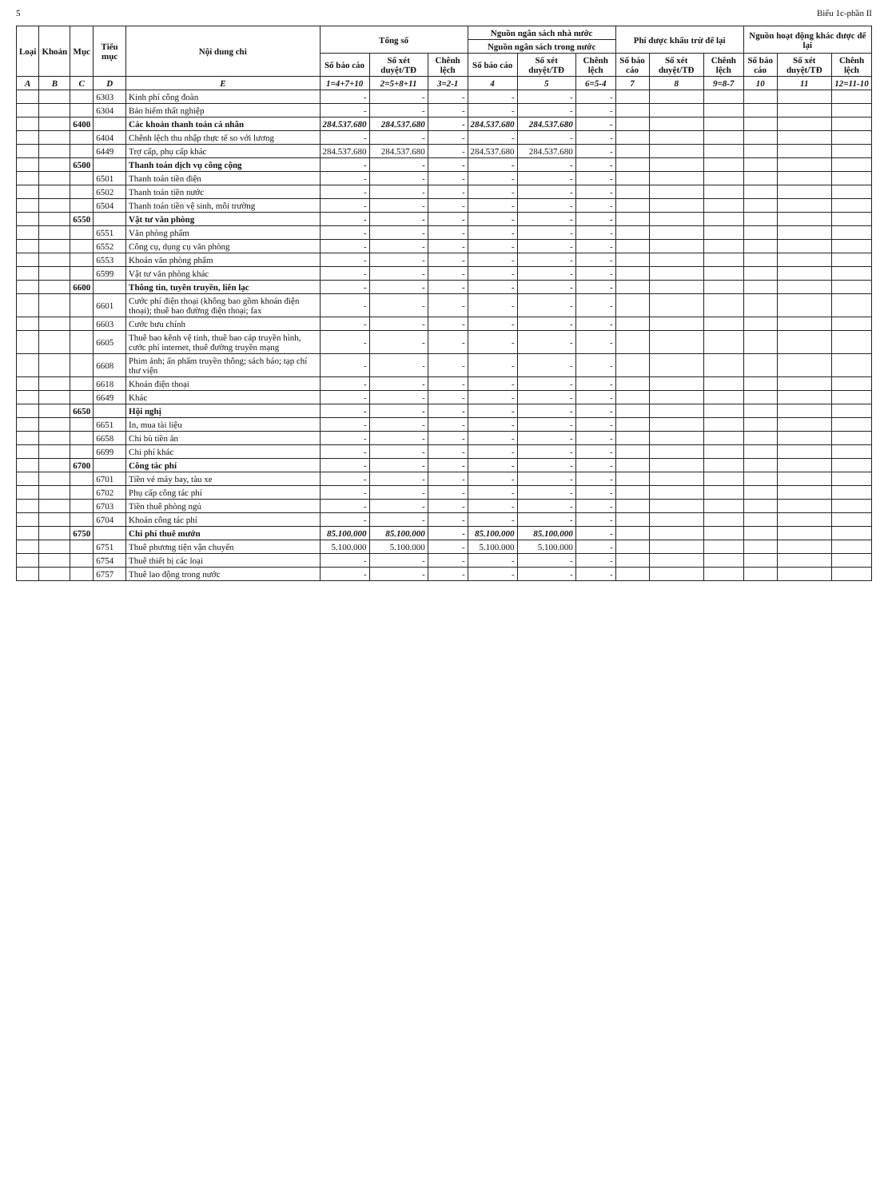5 Biểu 1c-phần II
| Loại | Khoản | Mục | Tiểu mục | Nội dung chi | Tổng số | | | Nguồn ngân sách nhà nước | | | Phí được khấu trừ để lại | | | Nguồn hoạt động khác được để lại | | |
| --- | --- | --- | --- | --- | --- | --- | --- | --- | --- | --- | --- | --- | --- | --- | --- | --- |
| | | | | | | | | Nguồn ngân sách trong nước | | | | | | | | |
| | | | | | Số báo cáo | Số xét duyệt/TĐ | Chênh lệch | Số báo cáo | Số xét duyệt/TĐ | Chênh lệch | Số báo cáo | Số xét duyệt/TĐ | Chênh lệch | Số báo cáo | Số xét duyệt/TĐ | Chênh lệch |
| A | B | C | D | E | 1=4+7+10 | 2=5+8+11 | 3=2-1 | 4 | 5 | 6=5-4 | 7 | 8 | 9=8-7 | 10 | 11 | 12=11-10 |
| | | | 6303 | Kinh phí công đoàn | - | - | - | - | - | - | | | | | | |
| | | | 6304 | Bảo hiểm thất nghiệp | - | - | - | - | - | - | | | | | | |
| | | 6400 | | Các khoản thanh toán cá nhân | 284.537.680 | 284.537.680 | - | 284.537.680 | 284.537.680 | - | | | | | | |
| | | | 6404 | Chênh lệch thu nhập thực tế so với lương | - | - | - | - | - | - | | | | | | |
| | | | 6449 | Trợ cấp, phụ cấp khác | 284.537.680 | 284.537.680 | - | 284.537.680 | 284.537.680 | - | | | | | | |
| | | 6500 | | Thanh toán dịch vụ công cộng | - | - | - | - | - | - | | | | | | |
| | | | 6501 | Thanh toán tiền điện | - | - | - | - | - | - | | | | | | |
| | | | 6502 | Thanh toán tiền nước | - | - | - | - | - | - | | | | | | |
| | | | 6504 | Thanh toán tiền vệ sinh, môi trường | - | - | - | - | - | - | | | | | | |
| | | 6550 | | Vật tư văn phòng | - | - | - | - | - | - | | | | | | |
| | | | 6551 | Văn phòng phẩm | - | - | - | - | - | - | | | | | | |
| | | | 6552 | Công cụ, dụng cụ văn phòng | - | - | - | - | - | - | | | | | | |
| | | | 6553 | Khoán văn phòng phẩm | - | - | - | - | - | - | | | | | | |
| | | | 6599 | Vật tư văn phòng khác | - | - | - | - | - | - | | | | | | |
| | | 6600 | | Thông tin, tuyên truyền, liên lạc | - | - | - | - | - | - | | | | | | |
| | | | 6601 | Cước phí điện thoại (không bao gồm khoán điện thoại); thuê bao đường điện thoại; fax | - | - | - | - | - | - | | | | | | |
| | | | 6603 | Cước bưu chính | - | - | - | - | - | - | | | | | | |
| | | | 6605 | Thuê bao kênh vệ tinh, thuê bao cáp truyền hình, cước phí internet, thuê đường truyền mạng | - | - | - | - | - | - | | | | | | |
| | | | 6608 | Phim ảnh; ấn phẩm truyền thông; sách báo; tạp chí thư viện | - | - | - | - | - | - | | | | | | |
| | | | 6618 | Khoán điện thoại | - | - | - | - | - | - | | | | | | |
| | | | 6649 | Khác | - | - | - | - | - | - | | | | | | |
| | | 6650 | | Hội nghị | - | - | - | - | - | - | | | | | | |
| | | | 6651 | In, mua tài liệu | - | - | - | - | - | - | | | | | | |
| | | | 6658 | Chi bù tiền ăn | - | - | - | - | - | - | | | | | | |
| | | | 6699 | Chi phí khác | - | - | - | - | - | - | | | | | | |
| | | 6700 | | Công tác phí | - | - | - | - | - | - | | | | | | |
| | | | 6701 | Tiền vé máy bay, tàu xe | - | - | - | - | - | - | | | | | | |
| | | | 6702 | Phụ cấp công tác phí | - | - | - | - | - | - | | | | | | |
| | | | 6703 | Tiền thuê phòng ngủ | - | - | - | - | - | - | | | | | | |
| | | | 6704 | Khoán công tác phí | - | - | - | - | - | - | | | | | | |
| | | 6750 | | Chi phí thuê mướn | 85.100.000 | 85.100.000 | - | 85.100.000 | 85.100.000 | - | | | | | | |
| | | | 6751 | Thuê phương tiện vận chuyển | 5.100.000 | 5.100.000 | - | 5.100.000 | 5.100.000 | - | | | | | | |
| | | | 6754 | Thuê thiết bị các loại | - | - | - | - | - | - | | | | | | |
| | | | 6757 | Thuê lao động trong nước | - | - | - | - | - | - | | | | | | |